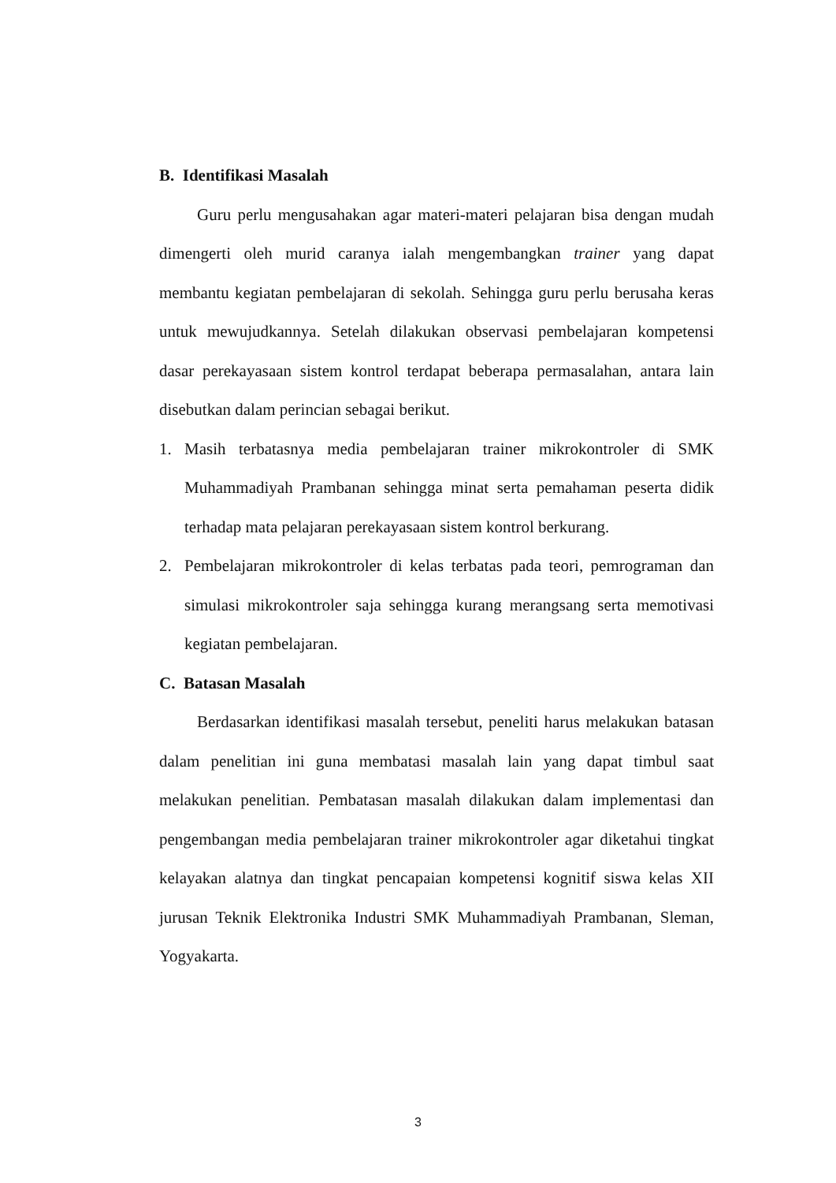B. Identifikasi Masalah
Guru perlu mengusahakan agar materi-materi pelajaran bisa dengan mudah dimengerti oleh murid caranya ialah mengembangkan trainer yang dapat membantu kegiatan pembelajaran di sekolah. Sehingga guru perlu berusaha keras untuk mewujudkannya. Setelah dilakukan observasi pembelajaran kompetensi dasar perekayasaan sistem kontrol terdapat beberapa permasalahan, antara lain disebutkan dalam perincian sebagai berikut.
1. Masih terbatasnya media pembelajaran trainer mikrokontroler di SMK Muhammadiyah Prambanan sehingga minat serta pemahaman peserta didik terhadap mata pelajaran perekayasaan sistem kontrol berkurang.
2. Pembelajaran mikrokontroler di kelas terbatas pada teori, pemrograman dan simulasi mikrokontroler saja sehingga kurang merangsang serta memotivasi kegiatan pembelajaran.
C. Batasan Masalah
Berdasarkan identifikasi masalah tersebut, peneliti harus melakukan batasan dalam penelitian ini guna membatasi masalah lain yang dapat timbul saat melakukan penelitian. Pembatasan masalah dilakukan dalam implementasi dan pengembangan media pembelajaran trainer mikrokontroler agar diketahui tingkat kelayakan alatnya dan tingkat pencapaian kompetensi kognitif siswa kelas XII jurusan Teknik Elektronika Industri SMK Muhammadiyah Prambanan, Sleman, Yogyakarta.
3